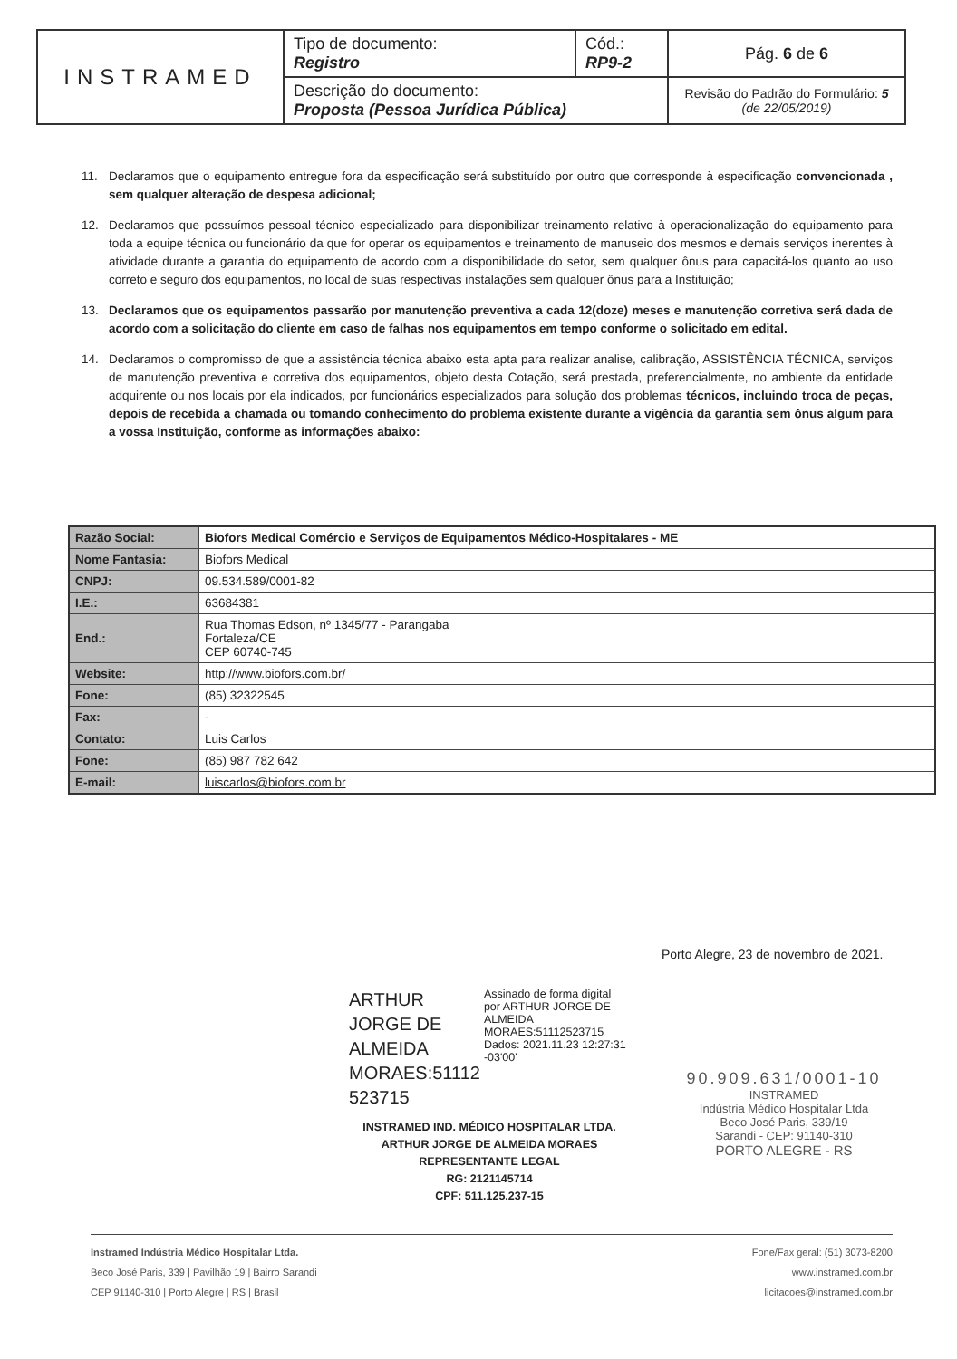| INSTRAMED | Tipo de documento: Registro | Cód.: RP9-2 | Pág. 6 de 6 |
| | Descrição do documento: Proposta (Pessoa Jurídica Pública) | | Revisão do Padrão do Formulário: 5 (de 22/05/2019) |
11. Declaramos que o equipamento entregue fora da especificação será substituído por outro que corresponde à especificação convencionada , sem qualquer alteração de despesa adicional;
12. Declaramos que possuímos pessoal técnico especializado para disponibilizar treinamento relativo à operacionalização do equipamento para toda a equipe técnica ou funcionário da que for operar os equipamentos e treinamento de manuseio dos mesmos e demais serviços inerentes à atividade durante a garantia do equipamento de acordo com a disponibilidade do setor, sem qualquer ônus para capacitá-los quanto ao uso correto e seguro dos equipamentos, no local de suas respectivas instalações sem qualquer ônus para a Instituição;
13. Declaramos que os equipamentos passarão por manutenção preventiva a cada 12(doze) meses e manutenção corretiva será dada de acordo com a solicitação do cliente em caso de falhas nos equipamentos em tempo conforme o solicitado em edital.
14. Declaramos o compromisso de que a assistência técnica abaixo esta apta para realizar analise, calibração, ASSISTÊNCIA TÉCNICA, serviços de manutenção preventiva e corretiva dos equipamentos, objeto desta Cotação, será prestada, preferencialmente, no ambiente da entidade adquirente ou nos locais por ela indicados, por funcionários especializados para solução dos problemas técnicos, incluindo troca de peças, depois de recebida a chamada ou tomando conhecimento do problema existente durante a vigência da garantia sem ônus algum para a vossa Instituição, conforme as informações abaixo:
| Razão Social: | Biofors Medical Comércio e Serviços de Equipamentos Médico-Hospitalares - ME |
| Nome Fantasia: | Biofors Medical |
| CNPJ: | 09.534.589/0001-82 |
| I.E.: | 63684381 |
| End.: | Rua Thomas Edson, nº 1345/77 - Parangaba Fortaleza/CE CEP 60740-745 |
| Website: | http://www.biofors.com.br/ |
| Fone: | (85) 32322545 |
| Fax: | - |
| Contato: | Luis Carlos |
| Fone: | (85) 987 782 642 |
| E-mail: | luiscarlos@biofors.com.br |
Porto Alegre, 23 de novembro de 2021.
ARTHUR JORGE DE ALMEIDA MORAES:51112 523715
Assinado de forma digital por ARTHUR JORGE DE ALMEIDA MORAES:51112523715 Dados: 2021.11.23 12:27:31 -03'00'
INSTRAMED IND. MÉDICO HOSPITALAR LTDA.
ARTHUR JORGE DE ALMEIDA MORAES
REPRESENTANTE LEGAL
RG: 2121145714
CPF: 511.125.237-15
90.909.631/0001-10
INSTRAMED
Indústria Médico Hospitalar Ltda
Beco José Paris, 339/19
Sarandi - CEP: 91140-310
PORTO ALEGRE - RS
Instramed Indústria Médico Hospitalar Ltda.
Beco José Paris, 339 | Pavilhão 19 | Bairro Sarandi
CEP 91140-310 | Porto Alegre | RS | Brasil
Fone/Fax geral: (51) 3073-8200
www.instramed.com.br
licitacoes@instramed.com.br